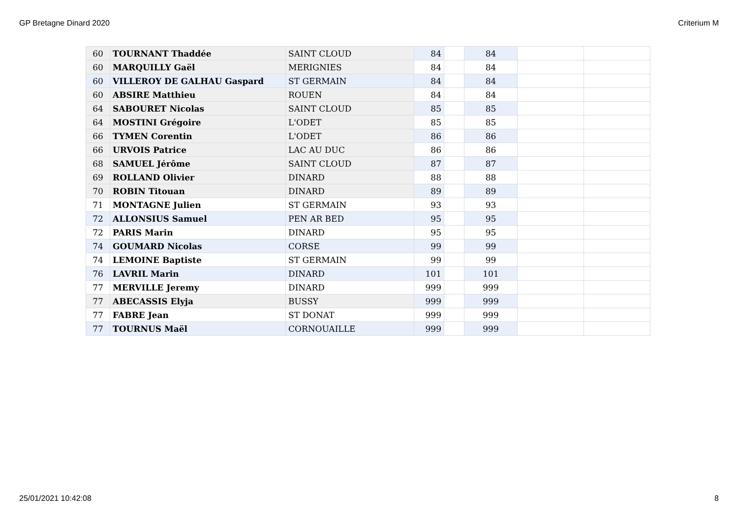GP Bretagne Dinard 2020 Criterium M
| 60 | TOURNANT Thaddée | SAINT CLOUD | 84 | | 84 | | |
| 60 | MARQUILLY Gaël | MERIGNIES | 84 | | 84 | | |
| 60 | VILLEROY DE GALHAU Gaspard | ST GERMAIN | 84 | | 84 | | |
| 60 | ABSIRE Matthieu | ROUEN | 84 | | 84 | | |
| 64 | SABOURET Nicolas | SAINT CLOUD | 85 | | 85 | | |
| 64 | MOSTINI Grégoire | L'ODET | 85 | | 85 | | |
| 66 | TYMEN Corentin | L'ODET | 86 | | 86 | | |
| 66 | URVOIS Patrice | LAC AU DUC | 86 | | 86 | | |
| 68 | SAMUEL Jérôme | SAINT CLOUD | 87 | | 87 | | |
| 69 | ROLLAND Olivier | DINARD | 88 | | 88 | | |
| 70 | ROBIN Titouan | DINARD | 89 | | 89 | | |
| 71 | MONTAGNE Julien | ST GERMAIN | 93 | | 93 | | |
| 72 | ALLONSIUS Samuel | PEN AR BED | 95 | | 95 | | |
| 72 | PARIS Marin | DINARD | 95 | | 95 | | |
| 74 | GOUMARD Nicolas | CORSE | 99 | | 99 | | |
| 74 | LEMOINE Baptiste | ST GERMAIN | 99 | | 99 | | |
| 76 | LAVRIL Marin | DINARD | 101 | | 101 | | |
| 77 | MERVILLE Jeremy | DINARD | 999 | | 999 | | |
| 77 | ABECASSIS Elyja | BUSSY | 999 | | 999 | | |
| 77 | FABRE Jean | ST DONAT | 999 | | 999 | | |
| 77 | TOURNUS Maël | CORNOUAILLE | 999 | | 999 | | |
25/01/2021 10:42:08 8